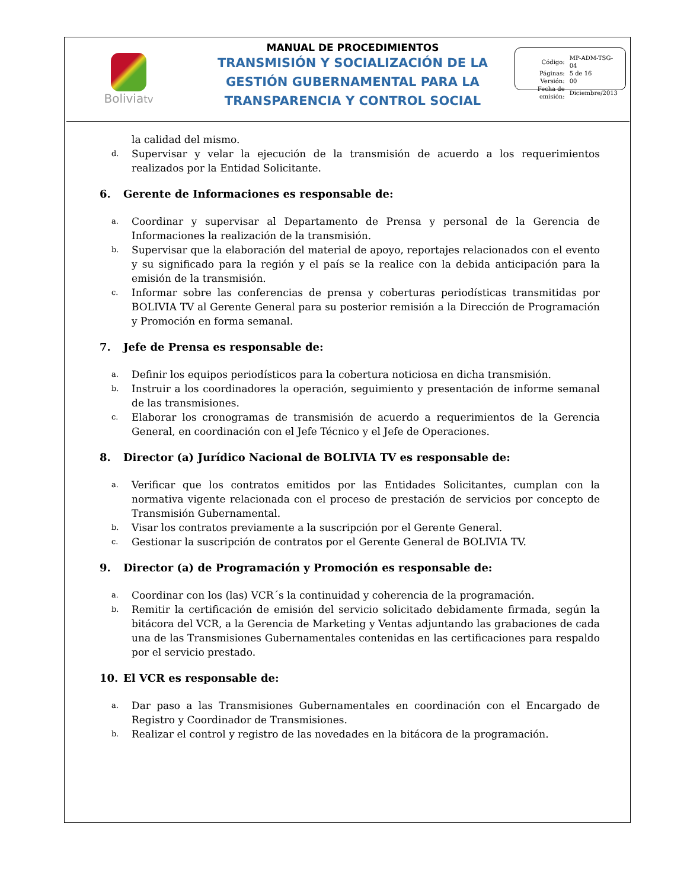Boliviatv
MANUAL DE PROCEDIMIENTOS
TRANSMISIÓN Y SOCIALIZACIÓN DE LA
GESTIÓN GUBERNAMENTAL PARA LA
TRANSPARENCIA Y CONTROL SOCIAL
| Código: | MP-ADM-TSG-04 |
| Páginas: | 5 de 16 |
| Versión: | 00 |
| Fecha de emisión: | Diciembre/2013 |
la calidad del mismo.
d.
Supervisar y velar la ejecución de la transmisión de acuerdo a los requerimientos realizados por la Entidad Solicitante.
6. Gerente de Informaciones es responsable de:
a.
Coordinar y supervisar al Departamento de Prensa y personal de la Gerencia de Informaciones la realización de la transmisión.
b.
Supervisar que la elaboración del material de apoyo, reportajes relacionados con el evento y su significado para la región y el país se la realice con la debida anticipación para la emisión de la transmisión.
c.
Informar sobre las conferencias de prensa y coberturas periodísticas transmitidas por BOLIVIA TV al Gerente General para su posterior remisión a la Dirección de Programación y Promoción en forma semanal.
7. Jefe de Prensa es responsable de:
a.
Definir los equipos periodísticos para la cobertura noticiosa en dicha transmisión.
b.
Instruir a los coordinadores la operación, seguimiento y presentación de informe semanal de las transmisiones.
c.
Elaborar los cronogramas de transmisión de acuerdo a requerimientos de la Gerencia General, en coordinación con el Jefe Técnico y el Jefe de Operaciones.
8. Director (a) Jurídico Nacional de BOLIVIA TV es responsable de:
a.
Verificar que los contratos emitidos por las Entidades Solicitantes, cumplan con la normativa vigente relacionada con el proceso de prestación de servicios por concepto de Transmisión Gubernamental.
b.
Visar los contratos previamente a la suscripción por el Gerente General.
c.
Gestionar la suscripción de contratos por el Gerente General de BOLIVIA TV.
9. Director (a) de Programación y Promoción es responsable de:
a.
Coordinar con los (las) VCR´s la continuidad y coherencia de la programación.
b.
Remitir la certificación de emisión del servicio solicitado debidamente firmada, según la bitácora del VCR, a la Gerencia de Marketing y Ventas adjuntando las grabaciones de cada una de las Transmisiones Gubernamentales contenidas en las certificaciones para respaldo por el servicio prestado.
10. El VCR es responsable de:
a.
Dar paso a las Transmisiones Gubernamentales en coordinación con el Encargado de Registro y Coordinador de Transmisiones.
b.
Realizar el control y registro de las novedades en la bitácora de la programación.